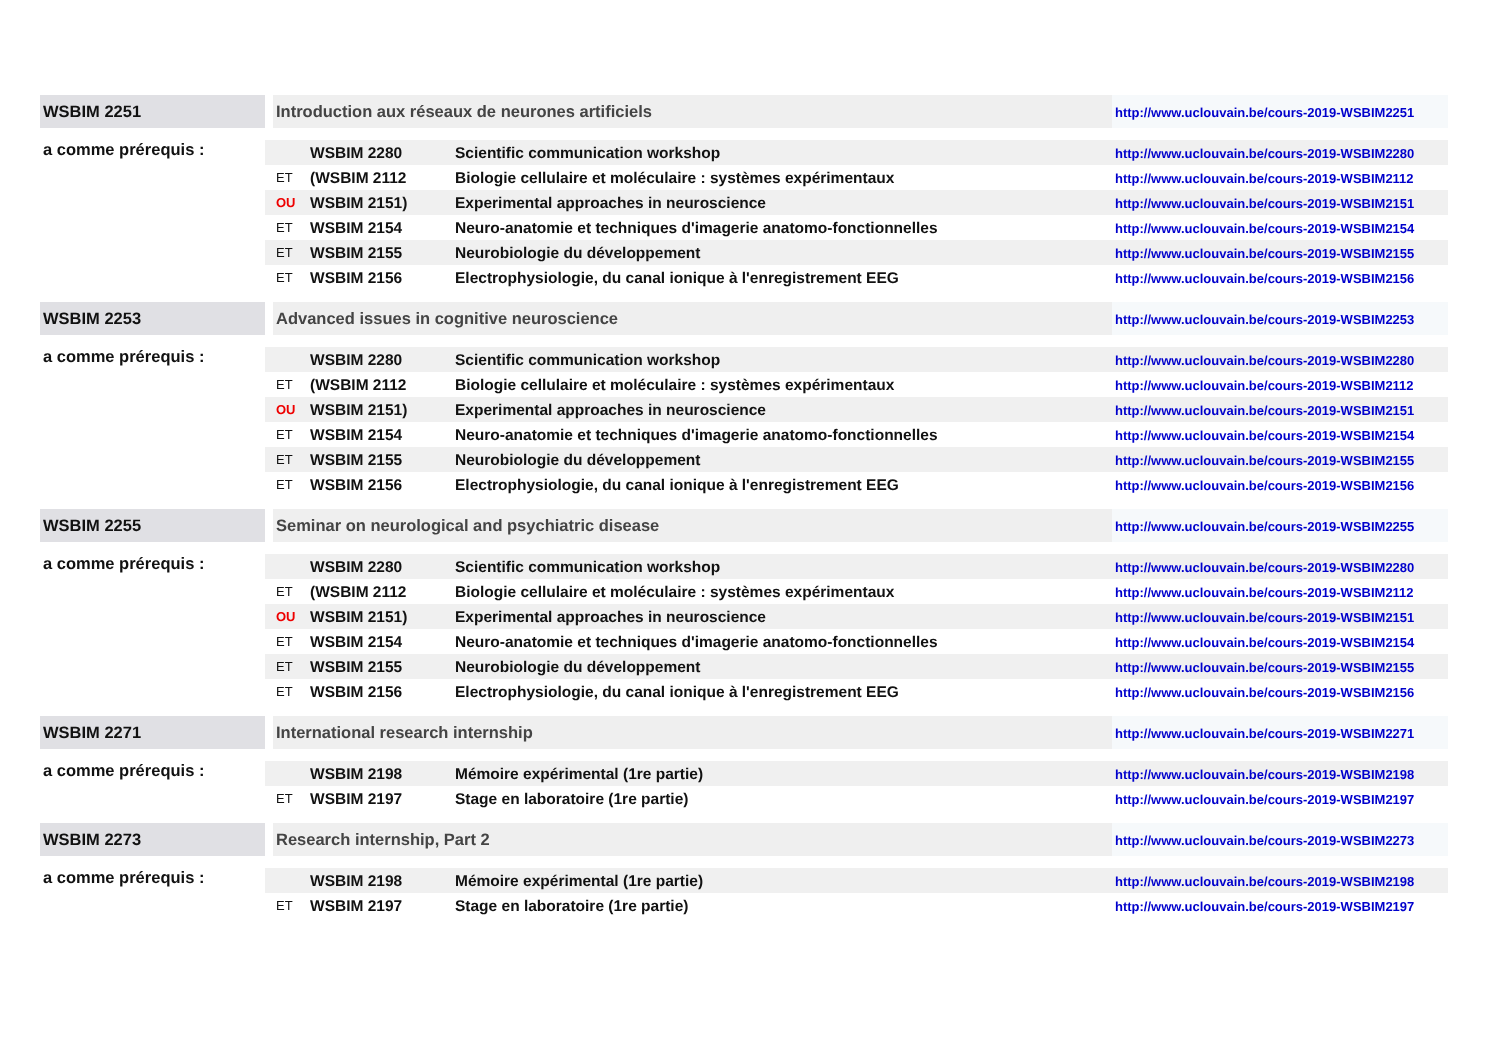| WSBIM 2251 | | Introduction aux réseaux de neurones artificiels | | | http://www.uclouvain.be/cours-2019-WSBIM2251 |
| a comme prérequis : | | | WSBIM 2280 | Scientific communication workshop | http://www.uclouvain.be/cours-2019-WSBIM2280 |
| | | ET | (WSBIM 2112 | Biologie cellulaire et moléculaire : systèmes expérimentaux | http://www.uclouvain.be/cours-2019-WSBIM2112 |
| | | OU | WSBIM 2151) | Experimental approaches in neuroscience | http://www.uclouvain.be/cours-2019-WSBIM2151 |
| | | ET | WSBIM 2154 | Neuro-anatomie et techniques d'imagerie anatomo-fonctionnelles | http://www.uclouvain.be/cours-2019-WSBIM2154 |
| | | ET | WSBIM 2155 | Neurobiologie du développement | http://www.uclouvain.be/cours-2019-WSBIM2155 |
| | | ET | WSBIM 2156 | Electrophysiologie, du canal ionique à l'enregistrement EEG | http://www.uclouvain.be/cours-2019-WSBIM2156 |
| WSBIM 2253 | | Advanced issues in cognitive neuroscience | | | http://www.uclouvain.be/cours-2019-WSBIM2253 |
| a comme prérequis : | | | WSBIM 2280 | Scientific communication workshop | http://www.uclouvain.be/cours-2019-WSBIM2280 |
| | | ET | (WSBIM 2112 | Biologie cellulaire et moléculaire : systèmes expérimentaux | http://www.uclouvain.be/cours-2019-WSBIM2112 |
| | | OU | WSBIM 2151) | Experimental approaches in neuroscience | http://www.uclouvain.be/cours-2019-WSBIM2151 |
| | | ET | WSBIM 2154 | Neuro-anatomie et techniques d'imagerie anatomo-fonctionnelles | http://www.uclouvain.be/cours-2019-WSBIM2154 |
| | | ET | WSBIM 2155 | Neurobiologie du développement | http://www.uclouvain.be/cours-2019-WSBIM2155 |
| | | ET | WSBIM 2156 | Electrophysiologie, du canal ionique à l'enregistrement EEG | http://www.uclouvain.be/cours-2019-WSBIM2156 |
| WSBIM 2255 | | Seminar on neurological and psychiatric disease | | | http://www.uclouvain.be/cours-2019-WSBIM2255 |
| a comme prérequis : | | | WSBIM 2280 | Scientific communication workshop | http://www.uclouvain.be/cours-2019-WSBIM2280 |
| | | ET | (WSBIM 2112 | Biologie cellulaire et moléculaire : systèmes expérimentaux | http://www.uclouvain.be/cours-2019-WSBIM2112 |
| | | OU | WSBIM 2151) | Experimental approaches in neuroscience | http://www.uclouvain.be/cours-2019-WSBIM2151 |
| | | ET | WSBIM 2154 | Neuro-anatomie et techniques d'imagerie anatomo-fonctionnelles | http://www.uclouvain.be/cours-2019-WSBIM2154 |
| | | ET | WSBIM 2155 | Neurobiologie du développement | http://www.uclouvain.be/cours-2019-WSBIM2155 |
| | | ET | WSBIM 2156 | Electrophysiologie, du canal ionique à l'enregistrement EEG | http://www.uclouvain.be/cours-2019-WSBIM2156 |
| WSBIM 2271 | | International research internship | | | http://www.uclouvain.be/cours-2019-WSBIM2271 |
| a comme prérequis : | | | WSBIM 2198 | Mémoire expérimental (1re partie) | http://www.uclouvain.be/cours-2019-WSBIM2198 |
| | | ET | WSBIM 2197 | Stage en laboratoire (1re partie) | http://www.uclouvain.be/cours-2019-WSBIM2197 |
| WSBIM 2273 | | Research internship, Part 2 | | | http://www.uclouvain.be/cours-2019-WSBIM2273 |
| a comme prérequis : | | | WSBIM 2198 | Mémoire expérimental (1re partie) | http://www.uclouvain.be/cours-2019-WSBIM2198 |
| | | ET | WSBIM 2197 | Stage en laboratoire (1re partie) | http://www.uclouvain.be/cours-2019-WSBIM2197 |